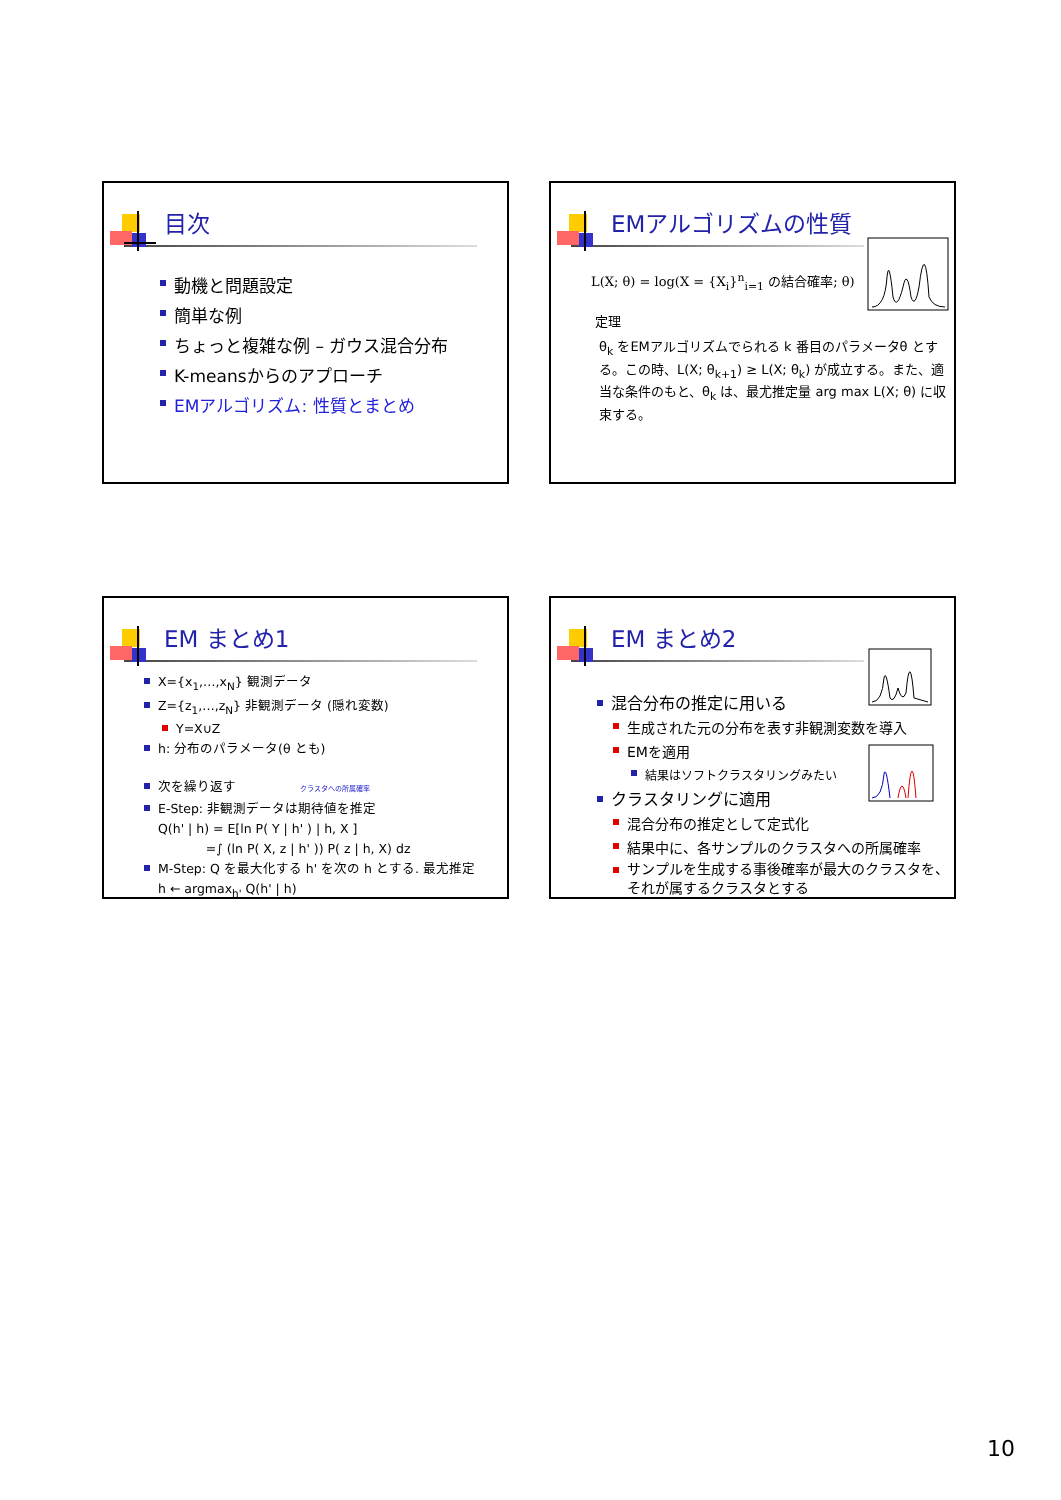目次
動機と問題設定
簡単な例
ちょっと複雑な例 – ガウス混合分布
K-meansからのアプローチ
EMアルゴリズム: 性質とまとめ
EMアルゴリズムの性質
L(X; θ) = log(X = {X<sub>i</sub>}<sup>n</sup><sub>i=1</sub> の結合確率; θ)
定理
θ<sub>k</sub> をEMアルゴリズムでられる k 番目のパラメータθ とする。この時、L(X; θ<sub>k+1</sub>) ≥ L(X; θ<sub>k</sub>) が成立する。また、適当な条件のもと、θ<sub>k</sub> は、最尤推定量 arg max L(X; θ) に収束する。
EM まとめ1
X={x<sub>1</sub>,…,x<sub>N</sub>} 観測データ
Z={z<sub>1</sub>,…,z<sub>N</sub>} 非観測データ (隠れ変数)
Y=X∪Z
h: 分布のパラメータ(θ とも)
次を繰り返す クラスタへの所属確率
E-Step: 非観測データは期待値を推定
Q(h' | h) = E[ln P( Y | h' ) | h, X ]
=∫ (ln P( X, z | h' )) P( z | h, X) dz
M-Step: Q を最大化する h' を次の h とする. 最尤推定
h ← argmax<sub>h'</sub> Q(h' | h)
EM まとめ2
混合分布の推定に用いる
生成された元の分布を表す非観測変数を導入
EMを適用
結果はソフトクラスタリングみたい
クラスタリングに適用
混合分布の推定として定式化
結果中に、各サンプルのクラスタへの所属確率
サンプルを生成する事後確率が最大のクラスタを、それが属するクラスタとする
10